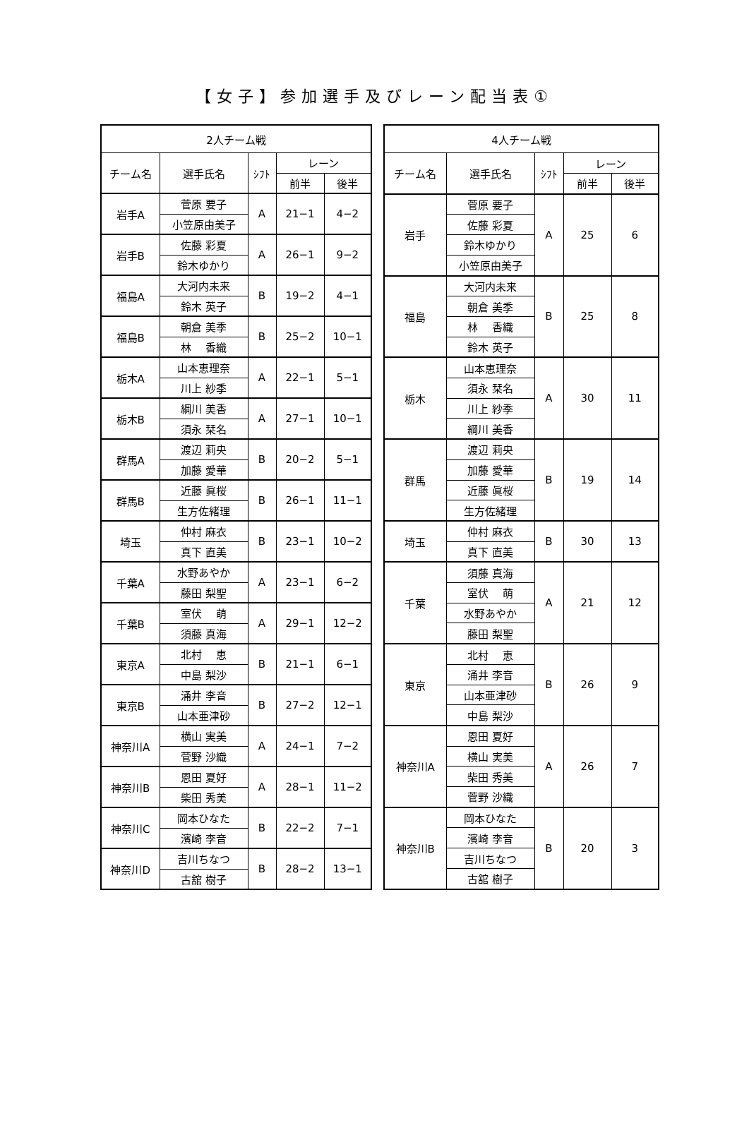【女子】参加選手及びレーン配当表①
| 2人チーム戦 | | | | |
| --- | --- | --- | --- | --- |
| チーム名 | 選手氏名 | ｼﾌﾄ | レーン | |
| | | | 前半 | 後半 |
| 岩手A | 菅原 要子 | A | 21−1 | 4−2 |
| | 小笠原由美子 | | | |
| 岩手B | 佐藤 彩夏 | A | 26−1 | 9−2 |
| | 鈴木ゆかり | | | |
| 福島A | 大河内未来 | B | 19−2 | 4−1 |
| | 鈴木 英子 | | | |
| 福島B | 朝倉 美季 | B | 25−2 | 10−1 |
| | 林 香織 | | | |
| 栃木A | 山本恵理奈 | A | 22−1 | 5−1 |
| | 川上 紗季 | | | |
| 栃木B | 綱川 美香 | A | 27−1 | 10−1 |
| | 須永 栞名 | | | |
| 群馬A | 渡辺 莉央 | B | 20−2 | 5−1 |
| | 加藤 愛華 | | | |
| 群馬B | 近藤 眞桜 | B | 26−1 | 11−1 |
| | 生方佐緒理 | | | |
| 埼玉 | 仲村 麻衣 | B | 23−1 | 10−2 |
| | 真下 直美 | | | |
| 千葉A | 水野あやか | A | 23−1 | 6−2 |
| | 藤田 梨聖 | | | |
| 千葉B | 室伏 萌 | A | 29−1 | 12−2 |
| | 須藤 真海 | | | |
| 東京A | 北村 恵 | B | 21−1 | 6−1 |
| | 中島 梨沙 | | | |
| 東京B | 涌井 李音 | B | 27−2 | 12−1 |
| | 山本亜津砂 | | | |
| 神奈川A | 横山 実美 | A | 24−1 | 7−2 |
| | 菅野 沙織 | | | |
| 神奈川B | 恩田 夏好 | A | 28−1 | 11−2 |
| | 柴田 秀美 | | | |
| 神奈川C | 岡本ひなた | B | 22−2 | 7−1 |
| | 濱崎 李音 | | | |
| 神奈川D | 吉川ちなつ | B | 28−2 | 13−1 |
| | 古舘 樹子 | | | |
| 4人チーム戦 | | | | |
| --- | --- | --- | --- | --- |
| チーム名 | 選手氏名 | ｼﾌﾄ | レーン | |
| | | | 前半 | 後半 |
| 岩手 | 菅原 要子 | A | 25 | 6 |
| | 佐藤 彩夏 | | | |
| | 鈴木ゆかり | | | |
| | 小笠原由美子 | | | |
| 福島 | 大河内未来 | B | 25 | 8 |
| | 朝倉 美季 | | | |
| | 林 香織 | | | |
| | 鈴木 英子 | | | |
| 栃木 | 山本恵理奈 | A | 30 | 11 |
| | 須永 栞名 | | | |
| | 川上 紗季 | | | |
| | 綱川 美香 | | | |
| 群馬 | 渡辺 莉央 | B | 19 | 14 |
| | 加藤 愛華 | | | |
| | 近藤 眞桜 | | | |
| | 生方佐緒理 | | | |
| 埼玉 | 仲村 麻衣 | B | 30 | 13 |
| | 真下 直美 | | | |
| 千葉 | 須藤 真海 | A | 21 | 12 |
| | 室伏 萌 | | | |
| | 水野あやか | | | |
| | 藤田 梨聖 | | | |
| 東京 | 北村 恵 | B | 26 | 9 |
| | 涌井 李音 | | | |
| | 山本亜津砂 | | | |
| | 中島 梨沙 | | | |
| 神奈川A | 恩田 夏好 | A | 26 | 7 |
| | 横山 実美 | | | |
| | 柴田 秀美 | | | |
| | 菅野 沙織 | | | |
| 神奈川B | 岡本ひなた | B | 20 | 3 |
| | 濱崎 李音 | | | |
| | 吉川ちなつ | | | |
| | 古舘 樹子 | | | |